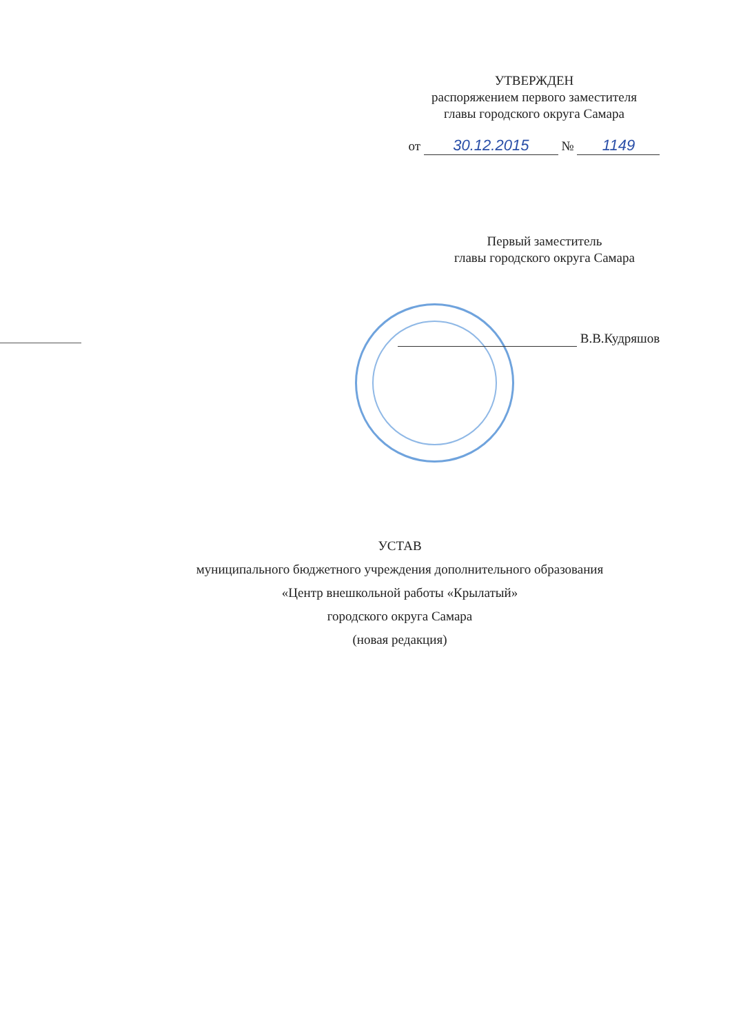УТВЕРЖДЕН
распоряжением первого заместителя
главы городского округа Самара
от 30.12.2015 № 1149
Первый заместитель
главы городского округа Самара
В.В.Кудряшов
УСТАВ
муниципального бюджетного учреждения дополнительного образования
«Центр внешкольной работы «Крылатый»
городского округа Самара
(новая редакция)